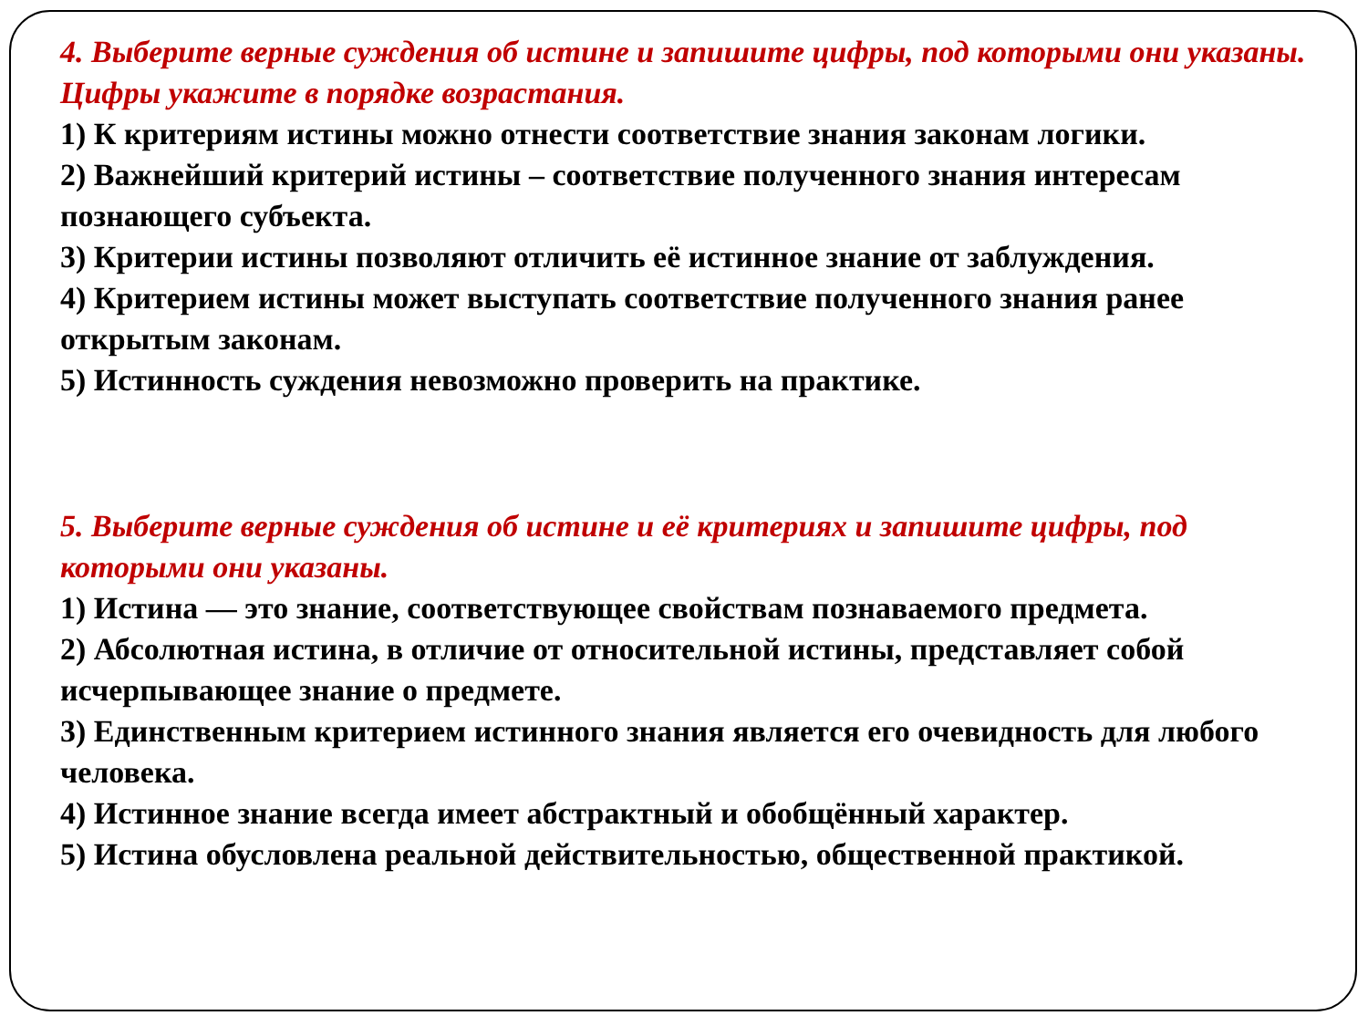4. Выберите верные суждения об истине и запишите цифры, под которыми они указаны.
Цифры укажите в порядке возрастания.
1) К критериям истины можно отнести соответствие знания законам логики.
2) Важнейший критерий истины – соответствие полученного знания интересам познающего субъекта.
3) Критерии истины позволяют отличить её истинное знание от заблуждения.
4) Критерием истины может выступать соответствие полученного знания ранее открытым законам.
5) Истинность суждения невозможно проверить на практике.
5. Выберите верные суждения об истине и её критериях и запишите цифры, под которыми они указаны.
1) Истина — это знание, соответствующее свойствам познаваемого предмета.
2) Абсолютная истина, в отличие от относительной истины, представляет собой исчерпывающее знание о предмете.
3) Единственным критерием истинного знания является его очевидность для любого человека.
4) Истинное знание всегда имеет абстрактный и обобщённый характер.
5) Истина обусловлена реальной действительностью, общественной практикой.